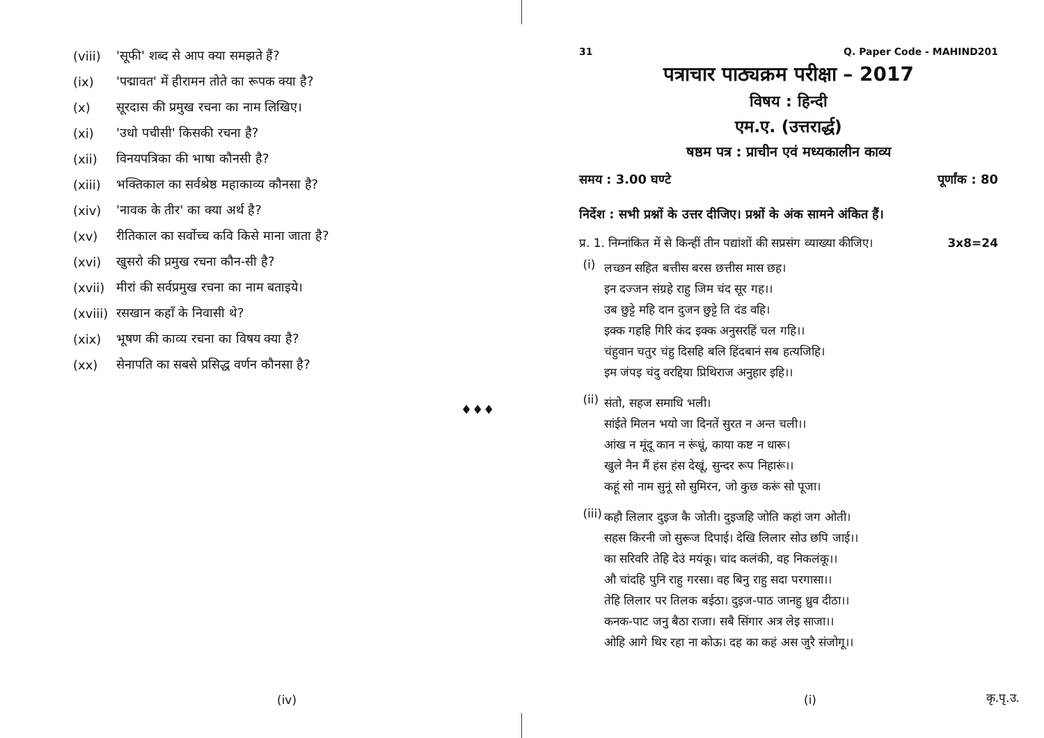(viii) 'सूफी' शब्द से आप क्या समझते हैं?
(ix) 'पद्मावत' में हीरामन तोते का रूपक क्या है?
(x) सूरदास की प्रमुख रचना का नाम लिखिए।
(xi) 'उधो पचीसी' किसकी रचना है?
(xii) विनयपत्रिका की भाषा कौनसी है?
(xiii) भक्तिकाल का सर्वश्रेष्ठ महाकाव्य कौनसा है?
(xiv) 'नावक के तीर' का क्या अर्थ है?
(xv) रीतिकाल का सर्वोच्च कवि किसे माना जाता है?
(xvi) खुसरो की प्रमुख रचना कौन-सी है?
(xvii) मीरां की सर्वप्रमुख रचना का नाम बताइये।
(xviii) रसखान कहाँ के निवासी थे?
(xix) भूषण की काव्य रचना का विषय क्या है?
(xx) सेनापति का सबसे प्रसिद्ध वर्णन कौनसा है?
♦♦♦
(iv)
31 Q. Paper Code - MAHIND201
पत्राचार पाठ्यक्रम परीक्षा – 2017
विषय : हिन्दी
एम.ए. (उत्तरार्द्ध)
षष्ठम पत्र : प्राचीन एवं मध्यकालीन काव्य
समय : 3.00 घण्टे पूर्णांक : 80
निर्देश : सभी प्रश्नों के उत्तर दीजिए। प्रश्नों के अंक सामने अंकित हैं।
प्र. 1. निम्नांकित में से किन्हीं तीन पद्यांशों की सप्रसंग व्याख्या कीजिए। 3x8=24
(i)
लच्छन सहित बत्तीस बरस छत्तीस मास छह।
इन दज्जन संग्रहे राहु जिम चंद सूर गह।।
उब छुट्टे महि दान दुजन छुट्टे ति दंड वहि।
इक्क गहहि गिरि कंद इक्क अनुसरहिं चल गहि।।
चंहुवान चतुर चंहु दिसहि बलि हिंदबानं सब हत्यजिहि।
इम जंपइ चंदु वरद्दिया प्रिथिराज अनुहार इहि।।
(ii)
संतो, सहज समाधि भली।
सांईते मिलन भयो जा दिनतें सुरत न अन्त चली।।
आंख न मूंदू कान न रूंधूं, काया कष्ट न धारू।
खुले नैन मैं हंस हंस देखूं, सुन्दर रूप निहारूं।।
कहूं सो नाम सुनूं सो सुमिरन, जो कुछ करूं सो पूजा।
(iii)
कहौ लिलार दुइज कै जोती। दुइजहि जोति कहां जग ओती।
सहस किरनी जो सुरूज दिपाई। देखि लिलार सोउ छपि जाई।।
का सरिवरि तेहि देउं मयंकू। चांद कलंकी, वह निकलंकू।।
औ चांदहि पुनि राहु गरसा। वह बिनु राहु सदा परगासा।।
तेहि लिलार पर तिलक बईठा। दुइज-पाठ जानहु ध्रुव दीठा।।
कनक-पाट जनु बैठा राजा। सबै सिंगार अत्र लेइ साजा।।
ओहि आगे थिर रहा ना कोऊ। दह का कहं अस जुरै संजोगू।।
(i) कृ.पृ.उ.